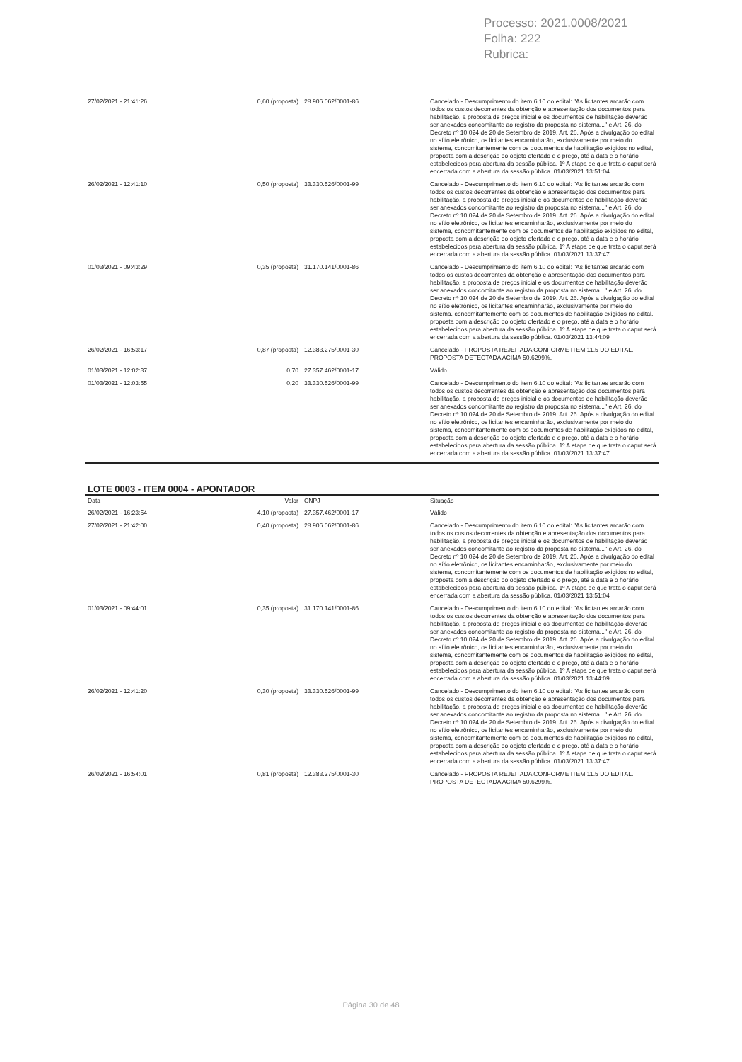Processo: 2021.0008/2021
Folha: 222
Rubrica:
| 27/02/2021 - 21:41:26 | 0,60 (proposta) | 28.906.062/0001-86 | Cancelado - Descumprimento do item 6.10 do edital: "As licitantes arcarão com todos os custos decorrentes da obtenção e apresentação dos documentos para habilitação, a proposta de preços inicial e os documentos de habilitação deverão ser anexados concomitante ao registro da proposta no sistema..." e Art. 26. do Decreto nº 10.024 de 20 de Setembro de 2019. Art. 26. Após a divulgação do edital no sítio eletrônico, os licitantes encaminharão, exclusivamente por meio do sistema, concomitantemente com os documentos de habilitação exigidos no edital, proposta com a descrição do objeto ofertado e o preço, até a data e o horário estabelecidos para abertura da sessão pública. 1º A etapa de que trata o caput será encerrada com a abertura da sessão pública. 01/03/2021 13:51:04 |
| 26/02/2021 - 12:41:10 | 0,50 (proposta) | 33.330.526/0001-99 | Cancelado - Descumprimento do item 6.10 do edital: "As licitantes arcarão com todos os custos decorrentes da obtenção e apresentação dos documentos para habilitação, a proposta de preços inicial e os documentos de habilitação deverão ser anexados concomitante ao registro da proposta no sistema..." e Art. 26. do Decreto nº 10.024 de 20 de Setembro de 2019. Art. 26. Após a divulgação do edital no sítio eletrônico, os licitantes encaminharão, exclusivamente por meio do sistema, concomitantemente com os documentos de habilitação exigidos no edital, proposta com a descrição do objeto ofertado e o preço, até a data e o horário estabelecidos para abertura da sessão pública. 1º A etapa de que trata o caput será encerrada com a abertura da sessão pública. 01/03/2021 13:37:47 |
| 01/03/2021 - 09:43:29 | 0,35 (proposta) | 31.170.141/0001-86 | Cancelado - Descumprimento do item 6.10 do edital: "As licitantes arcarão com todos os custos decorrentes da obtenção e apresentação dos documentos para habilitação, a proposta de preços inicial e os documentos de habilitação deverão ser anexados concomitante ao registro da proposta no sistema..." e Art. 26. do Decreto nº 10.024 de 20 de Setembro de 2019. Art. 26. Após a divulgação do edital no sítio eletrônico, os licitantes encaminharão, exclusivamente por meio do sistema, concomitantemente com os documentos de habilitação exigidos no edital, proposta com a descrição do objeto ofertado e o preço, até a data e o horário estabelecidos para abertura da sessão pública. 1º A etapa de que trata o caput será encerrada com a abertura da sessão pública. 01/03/2021 13:44:09 |
| 26/02/2021 - 16:53:17 | 0,87 (proposta) | 12.383.275/0001-30 | Cancelado - PROPOSTA REJEITADA CONFORME ITEM 11.5 DO EDITAL. PROPOSTA DETECTADA ACIMA 50,6299%. |
| 01/03/2021 - 12:02:37 | 0,70 | 27.357.462/0001-17 | Válido |
| 01/03/2021 - 12:03:55 | 0,20 | 33.330.526/0001-99 | Cancelado - Descumprimento do item 6.10 do edital: "As licitantes arcarão com todos os custos decorrentes da obtenção e apresentação dos documentos para habilitação, a proposta de preços inicial e os documentos de habilitação deverão ser anexados concomitante ao registro da proposta no sistema..." e Art. 26. do Decreto nº 10.024 de 20 de Setembro de 2019. Art. 26. Após a divulgação do edital no sítio eletrônico, os licitantes encaminharão, exclusivamente por meio do sistema, concomitantemente com os documentos de habilitação exigidos no edital, proposta com a descrição do objeto ofertado e o preço, até a data e o horário estabelecidos para abertura da sessão pública. 1º A etapa de que trata o caput será encerrada com a abertura da sessão pública. 01/03/2021 13:37:47 |
LOTE 0003 - ITEM 0004 - APONTADOR
| Data | Valor | CNPJ | Situação |
| --- | --- | --- | --- |
| 26/02/2021 - 16:23:54 | 4,10 (proposta) | 27.357.462/0001-17 | Válido |
| 27/02/2021 - 21:42:00 | 0,40 (proposta) | 28.906.062/0001-86 | Cancelado - Descumprimento do item 6.10 do edital: "As licitantes arcarão com todos os custos decorrentes da obtenção e apresentação dos documentos para habilitação, a proposta de preços inicial e os documentos de habilitação deverão ser anexados concomitante ao registro da proposta no sistema..." e Art. 26. do Decreto nº 10.024 de 20 de Setembro de 2019. Art. 26. Após a divulgação do edital no sítio eletrônico, os licitantes encaminharão, exclusivamente por meio do sistema, concomitantemente com os documentos de habilitação exigidos no edital, proposta com a descrição do objeto ofertado e o preço, até a data e o horário estabelecidos para abertura da sessão pública. 1º A etapa de que trata o caput será encerrada com a abertura da sessão pública. 01/03/2021 13:51:04 |
| 01/03/2021 - 09:44:01 | 0,35 (proposta) | 31.170.141/0001-86 | Cancelado - Descumprimento do item 6.10 do edital: "As licitantes arcarão com todos os custos decorrentes da obtenção e apresentação dos documentos para habilitação, a proposta de preços inicial e os documentos de habilitação deverão ser anexados concomitante ao registro da proposta no sistema..." e Art. 26. do Decreto nº 10.024 de 20 de Setembro de 2019. Art. 26. Após a divulgação do edital no sítio eletrônico, os licitantes encaminharão, exclusivamente por meio do sistema, concomitantemente com os documentos de habilitação exigidos no edital, proposta com a descrição do objeto ofertado e o preço, até a data e o horário estabelecidos para abertura da sessão pública. 1º A etapa de que trata o caput será encerrada com a abertura da sessão pública. 01/03/2021 13:44:09 |
| 26/02/2021 - 12:41:20 | 0,30 (proposta) | 33.330.526/0001-99 | Cancelado - Descumprimento do item 6.10 do edital: "As licitantes arcarão com todos os custos decorrentes da obtenção e apresentação dos documentos para habilitação, a proposta de preços inicial e os documentos de habilitação deverão ser anexados concomitante ao registro da proposta no sistema..." e Art. 26. do Decreto nº 10.024 de 20 de Setembro de 2019. Art. 26. Após a divulgação do edital no sítio eletrônico, os licitantes encaminharão, exclusivamente por meio do sistema, concomitantemente com os documentos de habilitação exigidos no edital, proposta com a descrição do objeto ofertado e o preço, até a data e o horário estabelecidos para abertura da sessão pública. 1º A etapa de que trata o caput será encerrada com a abertura da sessão pública. 01/03/2021 13:37:47 |
| 26/02/2021 - 16:54:01 | 0,81 (proposta) | 12.383.275/0001-30 | Cancelado - PROPOSTA REJEITADA CONFORME ITEM 11.5 DO EDITAL. PROPOSTA DETECTADA ACIMA 50,6299%. |
Página 30 de 48